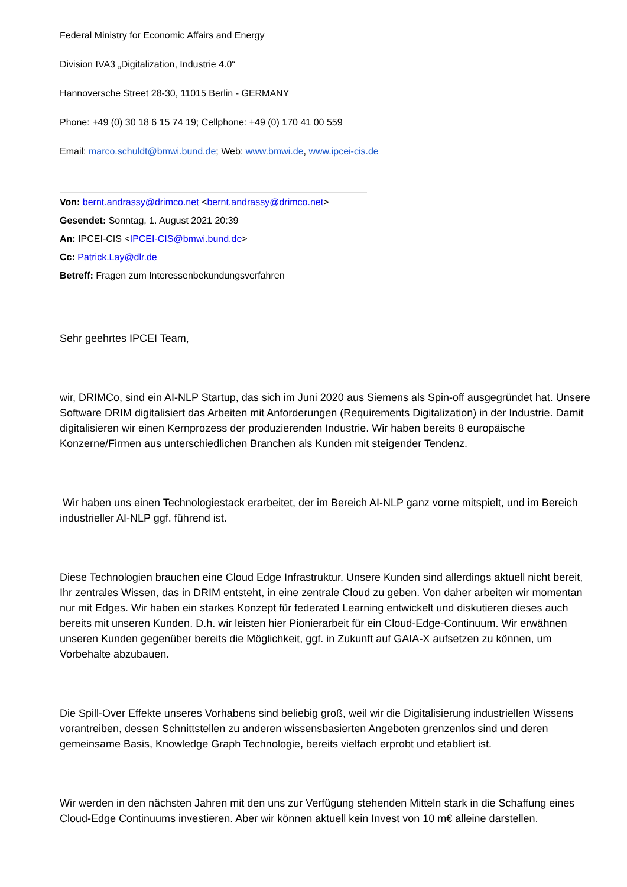Federal Ministry for Economic Affairs and Energy
Division IVA3 „Digitalization, Industrie 4.0“
Hannoversche Street 28-30, 11015 Berlin - GERMANY
Phone: +49 (0) 30 18 6 15 74 19; Cellphone: +49 (0) 170 41 00 559
Email: marco.schuldt@bmwi.bund.de; Web: www.bmwi.de, www.ipcei-cis.de
Von: bernt.andrassy@drimco.net <bernt.andrassy@drimco.net>
Gesendet: Sonntag, 1. August 2021 20:39
An: IPCEI-CIS <IPCEI-CIS@bmwi.bund.de>
Cc: Patrick.Lay@dlr.de
Betreff: Fragen zum Interessenbekundungsverfahren
Sehr geehrtes IPCEI Team,
wir, DRIMCo, sind ein AI-NLP Startup, das sich im Juni 2020 aus Siemens als Spin-off ausgegründet hat. Unsere Software DRIM digitalisiert das Arbeiten mit Anforderungen (Requirements Digitalization) in der Industrie. Damit digitalisieren wir einen Kernprozess der produzierenden Industrie. Wir haben bereits 8 europäische Konzerne/Firmen aus unterschiedlichen Branchen als Kunden mit steigender Tendenz.
Wir haben uns einen Technologiestack erarbeitet, der im Bereich AI-NLP ganz vorne mitspielt, und im Bereich industrieller AI-NLP ggf. führend ist.
Diese Technologien brauchen eine Cloud Edge Infrastruktur. Unsere Kunden sind allerdings aktuell nicht bereit, Ihr zentrales Wissen, das in DRIM entsteht, in eine zentrale Cloud zu geben. Von daher arbeiten wir momentan nur mit Edges. Wir haben ein starkes Konzept für federated Learning entwickelt und diskutieren dieses auch bereits mit unseren Kunden. D.h. wir leisten hier Pionierarbeit für ein Cloud-Edge-Continuum. Wir erwähnen unseren Kunden gegenüber bereits die Möglichkeit, ggf. in Zukunft auf GAIA-X aufsetzen zu können, um Vorbehalte abzubauen.
Die Spill-Over Effekte unseres Vorhabens sind beliebig groß, weil wir die Digitalisierung industriellen Wissens vorantreiben, dessen Schnittstellen zu anderen wissensbasierten Angeboten grenzenlos sind und deren gemeinsame Basis, Knowledge Graph Technologie, bereits vielfach erprobt und etabliert ist.
Wir werden in den nächsten Jahren mit den uns zur Verfügung stehenden Mitteln stark in die Schaffung eines Cloud-Edge Continuums investieren. Aber wir können aktuell kein Invest von 10 m€ alleine darstellen.